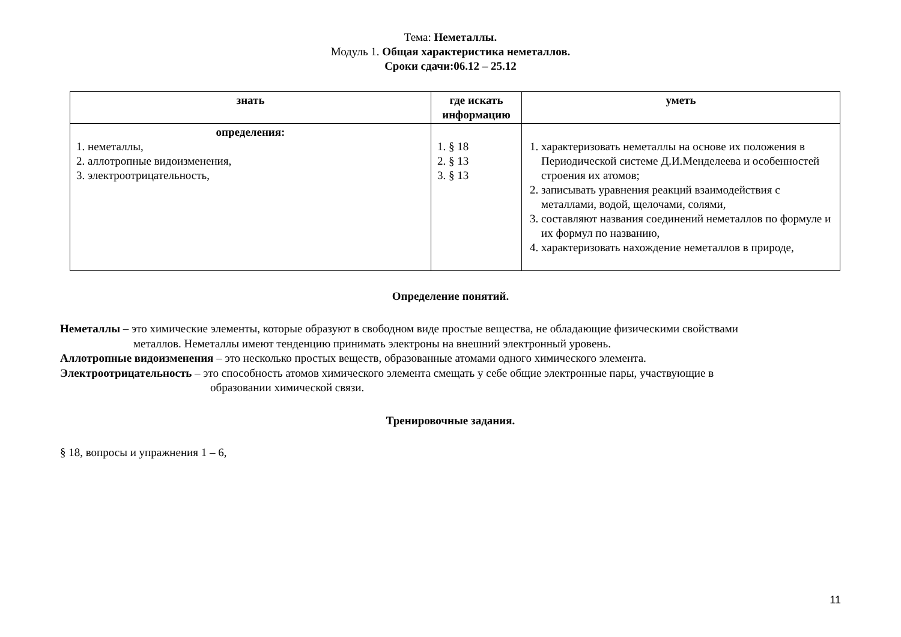Тема: Неметаллы.
Модуль 1. Общая характеристика неметаллов.
Сроки сдачи:06.12 – 25.12
| знать | где искать информацию | уметь |
| --- | --- | --- |
| определения: 1. неметаллы, 2. аллотропные видоизменения, 3. электроотрицательность, | 1. § 18 2. § 13 3. § 13 | 1. характеризовать неметаллы на основе их положения в Периодической системе Д.И.Менделеева и особенностей строения их атомов; 2. записывать уравнения реакций взаимодействия с металлами, водой, щелочами, солями, 3. составляют названия соединений неметаллов по формуле и их формул по названию, 4. характеризовать нахождение неметаллов в природе, |
Определение понятий.
Неметаллы – это химические элементы, которые образуют в свободном виде простые вещества, не обладающие физическими свойствами
металлов. Неметаллы имеют тенденцию принимать электроны на внешний электронный уровень.
Аллотропные видоизменения – это несколько простых веществ, образованные атомами одного химического элемента.
Электроотрицательность – это способность атомов химического элемента смещать у себе общие электронные пары, участвующие в
образовании химической связи.
Тренировочные задания.
§ 18, вопросы и упражнения 1 – 6,
11